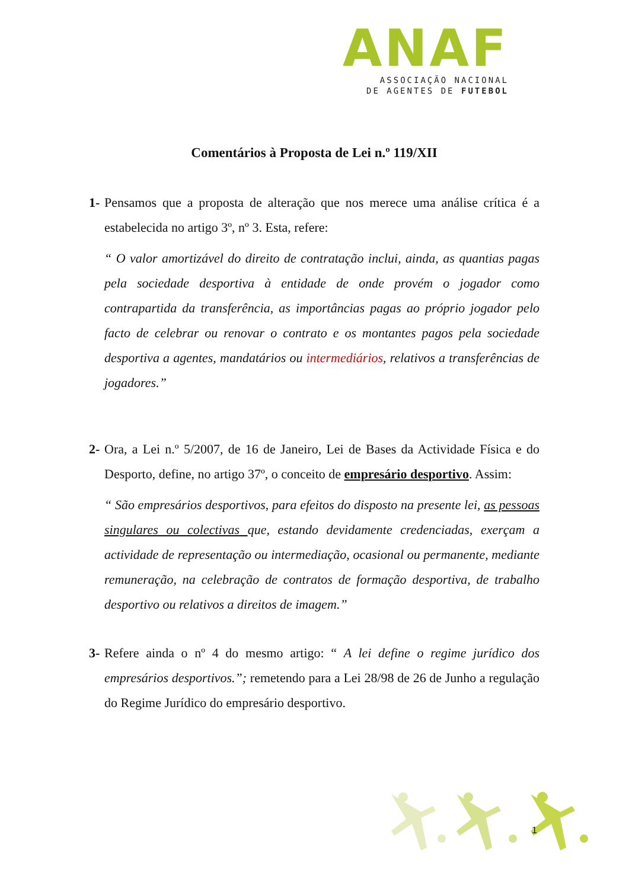ANAF
ASSOCIAÇÃO NACIONAL
DE AGENTES DE FUTEBOL
Comentários à Proposta de Lei n.º 119/XII
1-
Pensamos que a proposta de alteração que nos merece uma análise crítica é a estabelecida no artigo 3º, nº 3. Esta, refere:
“ O valor amortizável do direito de contratação inclui, ainda, as quantias pagas pela sociedade desportiva à entidade de onde provém o jogador como contrapartida da transferência, as importâncias pagas ao próprio jogador pelo facto de celebrar ou renovar o contrato e os montantes pagos pela sociedade desportiva a agentes, mandatários ou intermediários, relativos a transferências de jogadores.”
2-
Ora, a Lei n.º 5/2007, de 16 de Janeiro, Lei de Bases da Actividade Física e do Desporto, define, no artigo 37º, o conceito de empresário desportivo. Assim:
“ São empresários desportivos, para efeitos do disposto na presente lei, as pessoas singulares ou colectivas que, estando devidamente credenciadas, exerçam a actividade de representação ou intermediação, ocasional ou permanente, mediante remuneração, na celebração de contratos de formação desportiva, de trabalho desportivo ou relativos a direitos de imagem.”
3-
Refere ainda o nº 4 do mesmo artigo: “ A lei define o regime jurídico dos empresários desportivos.”; remetendo para a Lei 28/98 de 26 de Junho a regulação do Regime Jurídico do empresário desportivo.
1